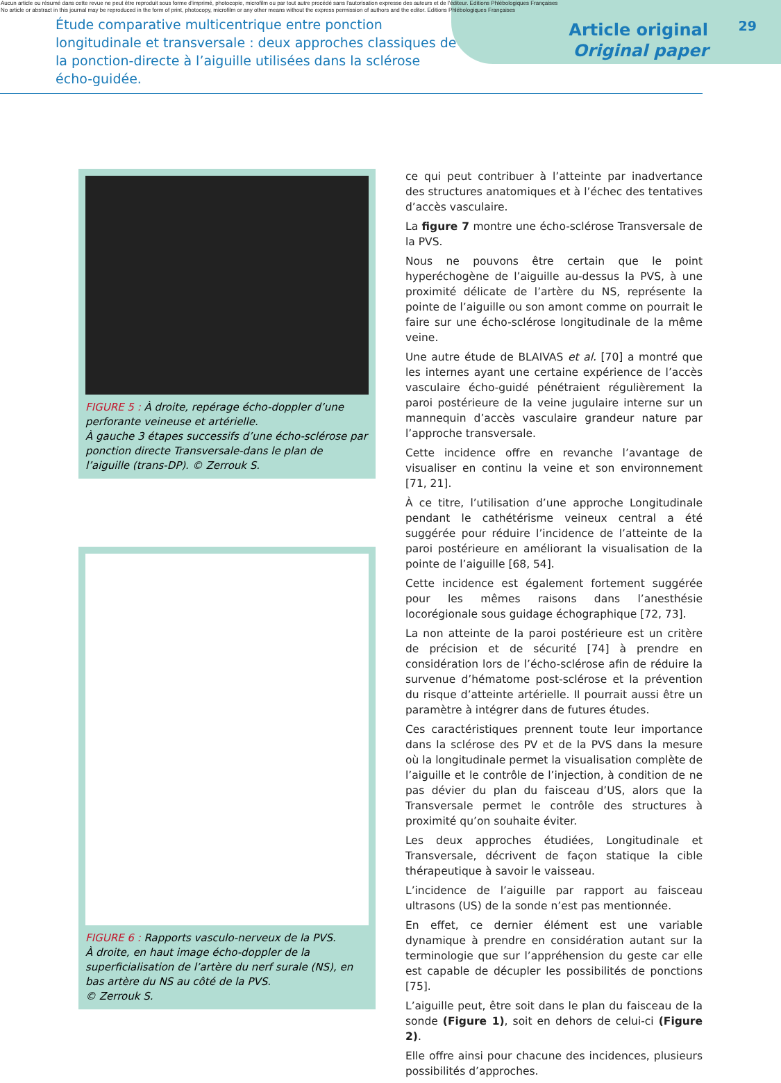Aucun article ou résumé dans cette revue ne peut être reproduit sous forme d'imprimé, photocopie, microfilm ou par tout autre procédé sans l'autorisation expresse des auteurs et de l'éditeur. Editions Phlébologiques Françaises
No article or abstract in this journal may be reproduced in the form of print, photocopy, microfilm or any other means without the express permission of authors and the editor. Editions Phlébologiques Françaises
Étude comparative multicentrique entre ponction longitudinale et transversale : deux approches classiques de la ponction-directe à l’aiguille utilisées dans la sclérose écho-guidée.
Article original
Original paper
29
FIGURE 5 : À droite, repérage écho-doppler d’une perforante veineuse et artérielle.
À gauche 3 étapes successifs d’une écho-sclérose par ponction directe Transversale-dans le plan de l’aiguille (trans-DP). © Zerrouk S.
FIGURE 6 : Rapports vasculo-nerveux de la PVS.
À droite, en haut image écho-doppler de la superficialisation de l’artère du nerf surale (NS), en bas artère du NS au côté de la PVS.
© Zerrouk S.
ce qui peut contribuer à l’atteinte par inadvertance des structures anatomiques et à l’échec des tentatives d’accès vasculaire.
La figure 7 montre une écho-sclérose Transversale de la PVS.
Nous ne pouvons être certain que le point hyperéchogène de l’aiguille au-dessus la PVS, à une proximité délicate de l’artère du NS, représente la pointe de l’aiguille ou son amont comme on pourrait le faire sur une écho-sclérose longitudinale de la même veine.
Une autre étude de BLAIVAS et al. [70] a montré que les internes ayant une certaine expérience de l’accès vasculaire écho-guidé pénétraient régulièrement la paroi postérieure de la veine jugulaire interne sur un mannequin d’accès vasculaire grandeur nature par l’approche transversale.
Cette incidence offre en revanche l’avantage de visualiser en continu la veine et son environnement [71, 21].
À ce titre, l’utilisation d’une approche Longitudinale pendant le cathétérisme veineux central a été suggérée pour réduire l’incidence de l’atteinte de la paroi postérieure en améliorant la visualisation de la pointe de l’aiguille [68, 54].
Cette incidence est également fortement suggérée pour les mêmes raisons dans l’anesthésie locorégionale sous guidage échographique [72, 73].
La non atteinte de la paroi postérieure est un critère de précision et de sécurité [74] à prendre en considération lors de l’écho-sclérose afin de réduire la survenue d’hématome post-sclérose et la prévention du risque d’atteinte artérielle. Il pourrait aussi être un paramètre à intégrer dans de futures études.
Ces caractéristiques prennent toute leur importance dans la sclérose des PV et de la PVS dans la mesure où la longitudinale permet la visualisation complète de l’aiguille et le contrôle de l’injection, à condition de ne pas dévier du plan du faisceau d’US, alors que la Transversale permet le contrôle des structures à proximité qu’on souhaite éviter.
Les deux approches étudiées, Longitudinale et Transversale, décrivent de façon statique la cible thérapeutique à savoir le vaisseau.
L’incidence de l’aiguille par rapport au faisceau ultrasons (US) de la sonde n’est pas mentionnée.
En effet, ce dernier élément est une variable dynamique à prendre en considération autant sur la terminologie que sur l’appréhension du geste car elle est capable de décupler les possibilités de ponctions [75].
L’aiguille peut, être soit dans le plan du faisceau de la sonde (Figure 1), soit en dehors de celui-ci (Figure 2).
Elle offre ainsi pour chacune des incidences, plusieurs possibilités d’approches.